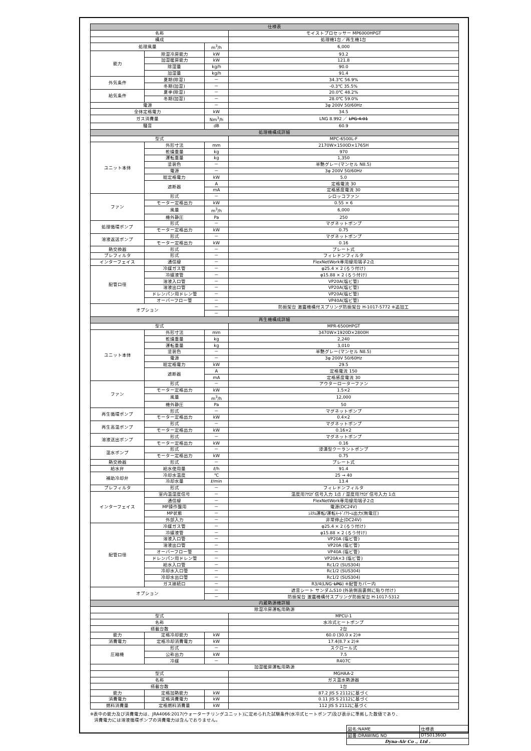| 仕様表 | | | |
| --- | --- | --- | --- |
| 名称 | | | モイストプロセッサー MP6000HPGT |
| 構成 | | | 処理機1台／再生機1台 |
| 処理風量 | | m<sup>3</sup>/h | 6,000 |
| 能力 | 除湿冷房能力 | kW | 93.2 |
| | 加湿暖房能力 | kW | 121.8 |
| | 除湿量 | kg/h | 90.0 |
| | 加湿量 | kg/h | 91.4 |
| 外気条件 | 夏期(除湿) | － | 34.3℃ 56.9% |
| | 冬期(加湿) | － | -0.3℃ 35.5% |
| 給気条件 | 夏季(除湿) | － | 20.0℃ 48.2% |
| | 冬期(加湿) | － | 28.0℃ 59.0% |
| 電源 | | － | 3φ 200V 50/60Hz |
| 全体定格電力 | | kW | 34.5 |
| ガス消費量 | | Nm<sup>3</sup>/h | LNG 8.992 ／ LPG 4.01 |
| 騒音 | | dB | 60.9 |
| 処理機構成詳細 | | | |
| 型式 | | | MPC-6500L-F |
| ユニット本体 | 外形寸法 | mm | 2170W×1500D×1765H |
| | 乾燥重量 | kg | 970 |
| | 運転重量 | kg | 1,350 |
| | 塗装色 | － | 半艶グレー(マンセル N8.5) |
| | 電源 | － | 3φ 200V 50/60Hz |
| | 総定格電力 | kW | 5.0 |
| | 遮断器 | A | 定格電流 30 |
| | | mA | 定格感度電流 30 |
| ファン | 形式 | － | シロッコファン |
| | モーター定格出力 | kW | 0.55 × 6 |
| | 風量 | m<sup>3</sup>/h | 6,000 |
| | 機外静圧 | Pa | 250 |
| 処理循環ポンプ | 形式 | － | マグネットポンプ |
| | モーター定格出力 | kW | 0.75 |
| 溶液返送ポンプ | 形式 | － | マグネットポンプ |
| | モーター定格出力 | kW | 0.16 |
| 熱交換器 | 形式 | － | プレート式 |
| プレフィルタ | 形式 | － | フィレドンフィルタ |
| インターフェイス | 通信線 | － | FlexNetWork専用線用端子2点 |
| 配管口径 | 冷媒ガス管 | － | φ25.4 × 2 (ろう付け) |
| | 冷媒液管 | － | φ15.88 × 2 (ろう付け) |
| | 溶液入口管 | － | VP20A(塩ビ管) |
| | 溶液出口管 | － | VP20A(塩ビ管) |
| | ドレンパン用ドレン管 | － | VP20A(塩ビ管) |
| | オーバーフロー管 | － | VP40A(塩ビ管) |
| オプション | | － | 防振架台 激震機構付スプリング防振架台 H-1017-5772 ※追加工 |
| | | － | |
| 再生機構成詳細 | | | |
| 型式 | | | MPR-6500HPGT |
| ユニット本体 | 外形寸法 | mm | 3470W×1920D×2800H |
| | 乾燥重量 | kg | 2,240 |
| | 運転重量 | kg | 3,010 |
| | 塗装色 | － | 半艶グレー(マンセル N8.5) |
| | 電源 | － | 3φ 200V 50/60Hz |
| | 総定格電力 | kW | 29.5 |
| | 遮断器 | A | 定格電流 150 |
| | | mA | 定格感度電流 30 |
| ファン | 形式 | － | アウターローターファン |
| | モーター定格出力 | kW | 1.5×2 |
| | 風量 | m<sup>3</sup>/h | 12,000 |
| | 機外静圧 | Pa | 50 |
| 再生循環ポンプ | 形式 | － | マグネットポンプ |
| | モーター定格出力 | kW | 0.4×2 |
| 再生高温ポンプ | 形式 | － | マグネットポンプ |
| | モーター定格出力 | kW | 0.16×2 |
| 溶液送出ポンプ | 形式 | － | マグネットポンプ |
| | モーター定格出力 | kW | 0.16 |
| 温水ポンプ | 形式 | － | 浸漬型クーラントポンプ |
| | モーター定格出力 | kW | 0.75 |
| 熱交換器 | 形式 | － | プレート式 |
| 給水弁 | 給水使用量 | ℓ/h | 91.4 |
| 補助冷却弁 | 冷却水温度 | ℃ | 25 → 40 |
| | 冷却水量 | ℓ/min | 13.4 |
| プレフィルタ | 形式 | － | フィレドンフィルタ |
| インターフェイス | 室内温湿度信号 | － | 温度用ｱﾅﾛｸﾞ信号入力 1点 / 湿度用ｱﾅﾛｸﾞ信号入力 1点 |
| | 通信線 | － | FlexNetWork専用線用端子2点 |
| | MP操作盤用 | － | 電源(DC24V) |
| | MP状態 | － | ｼｽﾃﾑ運転/運転ﾓｰﾄﾞ/ｱﾗｰﾑ出力(無電圧) |
| | 外部入力 | － | 非常停止(DC24V) |
| 配管口径 | 冷媒ガス管 | － | φ25.4 × 2 (ろう付け) |
| | 冷媒液管 | － | φ15.88 × 2 (ろう付け) |
| | 溶液入口管 | － | VP20A (塩ビ管) |
| | 溶液出口管 | － | VP20A (塩ビ管) |
| | オーバーフロー管 | － | VP40A (塩ビ管) |
| | ドレンパン用ドレン管 | － | VP20A×3 (塩ビ管) |
| | 給水入口管 | － | Rc1/2 (SUS304) |
| | 冷却水入口管 | － | Rc1/2 (SUS304) |
| | 冷却水出口管 | － | Rc1/2 (SUS304) |
| | ガス接続口 | － | R3/4(LNG･ LPG ) ※配管カバー内 |
| オプション | | － | 遮音シート サンダムS10 (外装側面裏側に貼り付け) |
| | | － | 防振架台 激震機構付スプリング防振架台 H-1017-5312 |
| 内蔵熱源機詳細 | | | |
| 除湿冷房運転用熱源 | | | |
| 型式 | | | MPCU-1 |
| 名称 | | | 水冷式ヒートポンプ |
| 搭載台数 | | | 2台 |
| 能力 | 定格冷却能力 | kW | 60.0 (30.0 x 2)※ |
| 消費電力 | 定格冷却消費電力 | kW | 17.4(8.7 x 2)※ |
| 圧縮機 | 形式 | － | スクロール式 |
| | 公称出力 | kW | 7.5 |
| | 冷媒 | － | R407C |
| 加湿暖房運転用熱源 | | | |
| 型式 | | | MGHAA-2 |
| 名称 | | | ガス温水熱源器 |
| 搭載台数 | | | 1台 |
| 能力 | 定格加熱能力 | kW | 87.2 JIS S 2112に基づく |
| 消費電力 | 定格消費電力 | kW | 0.11 JIS S 2112に基づく |
| 燃料消費量 | 定格燃料消費量 | kW | 112 JIS S 2112に基づく |
※表中の能力及び消費電力は、JRA4066:2017(ウォーターチリングユニット)に定められた試験条件(水冷式ヒートポンプ)及び表示に準拠した数値であり、
消費電力には溶液循環ポンプの消費電力は含んでおりません。
| 図名:NAME | 仕様表 |
| 図番:DRAWING NO | DTS01360D |
| Dyna-Air Co ., Ltd . | |